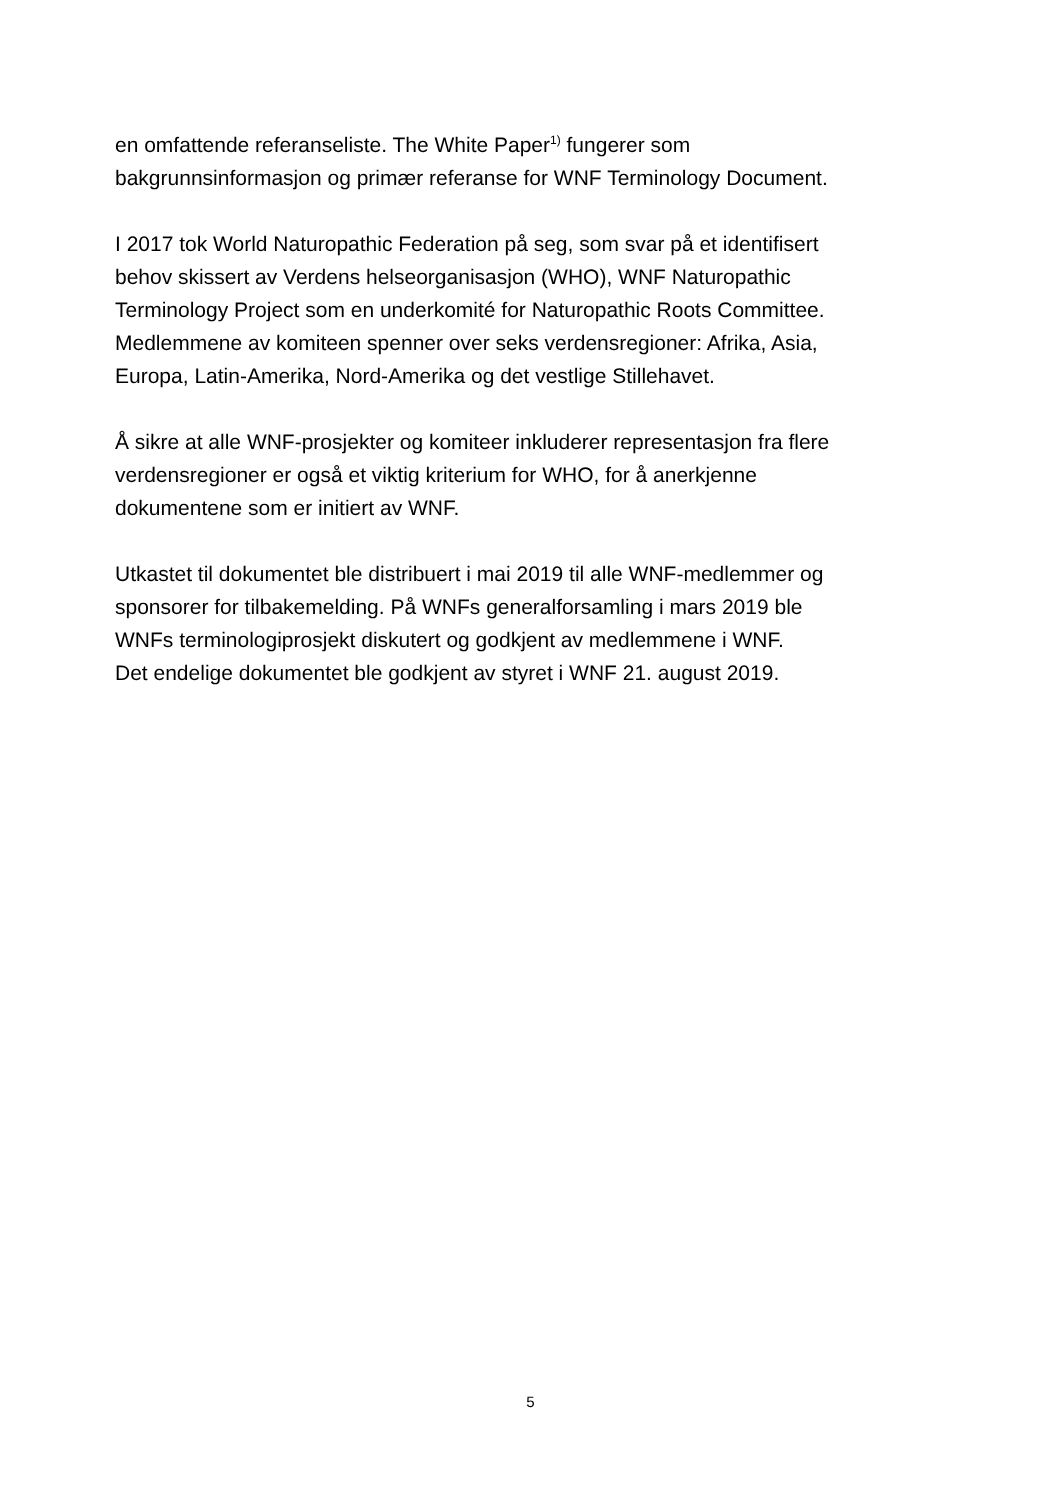en omfattende referanseliste. The White Paper<sup>1)</sup> fungerer som
bakgrunnsinformasjon og primær referanse for WNF Terminology Document.
I 2017 tok World Naturopathic Federation på seg, som svar på et identifisert
behov skissert av Verdens helseorganisasjon (WHO), WNF Naturopathic
Terminology Project som en underkomité for Naturopathic Roots Committee.
Medlemmene av komiteen spenner over seks verdensregioner: Afrika, Asia,
Europa, Latin-Amerika, Nord-Amerika og det vestlige Stillehavet.
Å sikre at alle WNF-prosjekter og komiteer inkluderer representasjon fra flere
verdensregioner er også et viktig kriterium for WHO, for å anerkjenne
dokumentene som er initiert av WNF.
Utkastet til dokumentet ble distribuert i mai 2019 til alle WNF-medlemmer og
sponsorer for tilbakemelding. På WNFs generalforsamling i mars 2019 ble
WNFs terminologiprosjekt diskutert og godkjent av medlemmene i WNF.
Det endelige dokumentet ble godkjent av styret i WNF 21. august 2019.
5